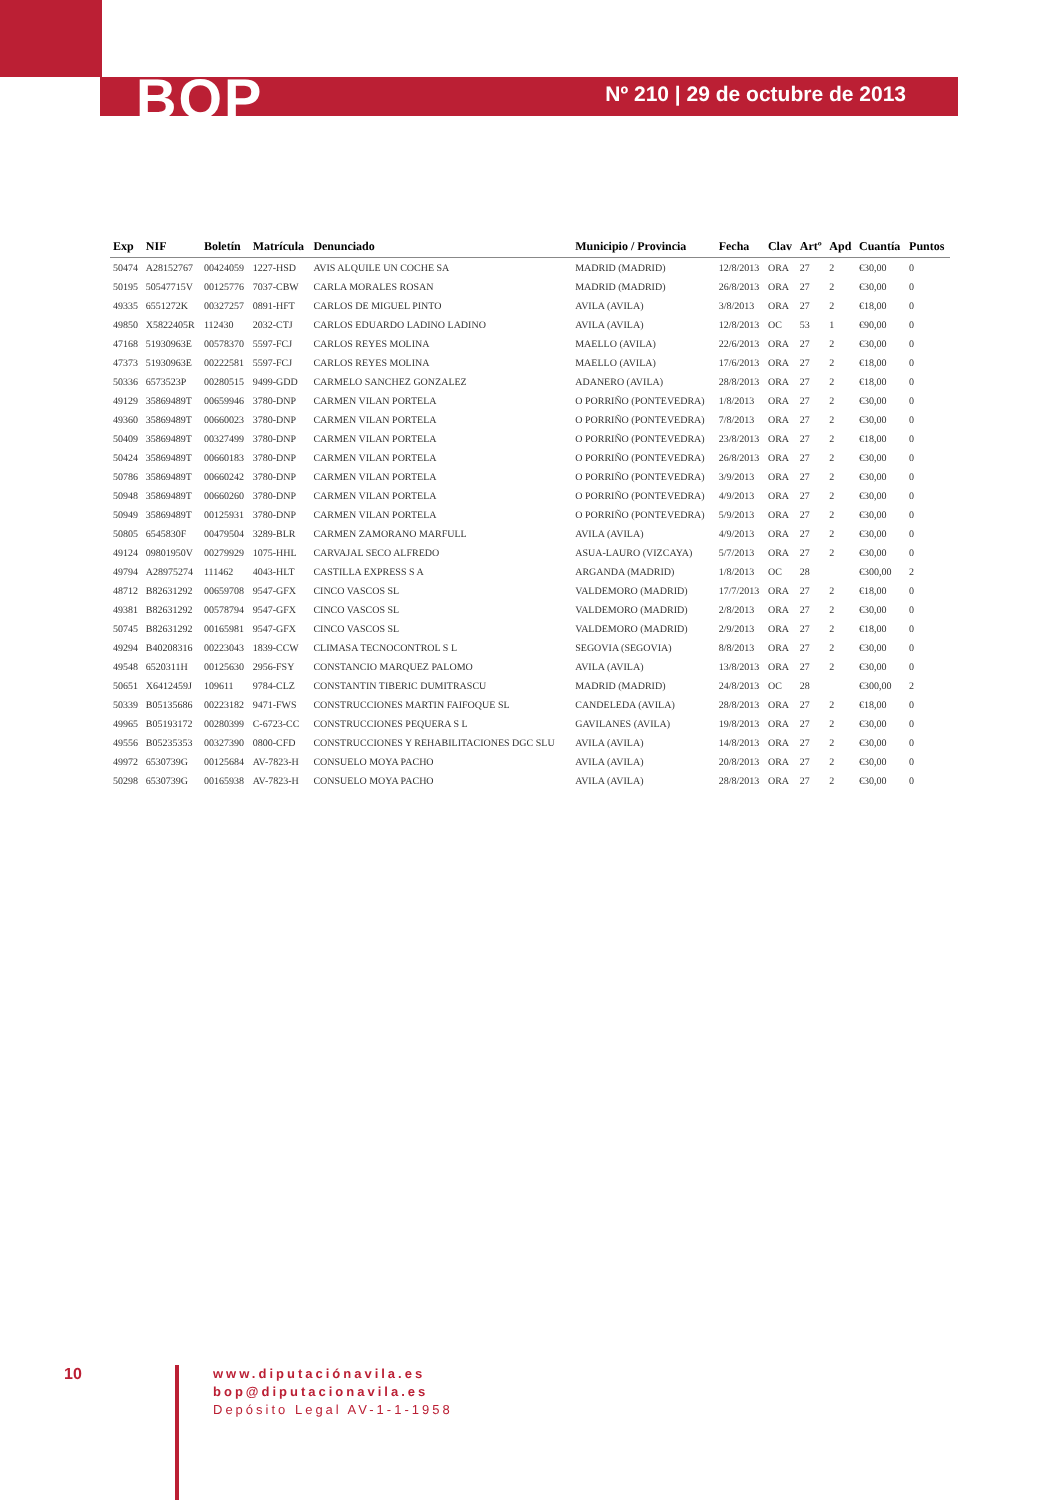BOP Nº 210 | 29 de octubre de 2013
| Exp | NIF | Boletín | Matrícula | Denunciado | Municipio / Provincia | Fecha | Clav | Artº | Apd | Cuantía | Puntos |
| --- | --- | --- | --- | --- | --- | --- | --- | --- | --- | --- | --- |
| 50474 | A28152767 | 00424059 | 1227-HSD | AVIS ALQUILE UN COCHE SA | MADRID (MADRID) | 12/8/2013 | ORA | 27 | 2 | €30,00 | 0 |
| 50195 | 50547715V | 00125776 | 7037-CBW | CARLA MORALES ROSAN | MADRID (MADRID) | 26/8/2013 | ORA | 27 | 2 | €30,00 | 0 |
| 49335 | 6551272K | 00327257 | 0891-HFT | CARLOS DE MIGUEL PINTO | AVILA (AVILA) | 3/8/2013 | ORA | 27 | 2 | €18,00 | 0 |
| 49850 | X5822405R | 112430 | 2032-CTJ | CARLOS EDUARDO LADINO LADINO | AVILA (AVILA) | 12/8/2013 | OC | 53 | 1 | €90,00 | 0 |
| 47168 | 51930963E | 00578370 | 5597-FCJ | CARLOS REYES MOLINA | MAELLO (AVILA) | 22/6/2013 | ORA | 27 | 2 | €30,00 | 0 |
| 47373 | 51930963E | 00222581 | 5597-FCJ | CARLOS REYES MOLINA | MAELLO (AVILA) | 17/6/2013 | ORA | 27 | 2 | €18,00 | 0 |
| 50336 | 6573523P | 00280515 | 9499-GDD | CARMELO SANCHEZ GONZALEZ | ADANERO (AVILA) | 28/8/2013 | ORA | 27 | 2 | €18,00 | 0 |
| 49129 | 35869489T | 00659946 | 3780-DNP | CARMEN VILAN PORTELA | O PORRIÑO (PONTEVEDRA) | 1/8/2013 | ORA | 27 | 2 | €30,00 | 0 |
| 49360 | 35869489T | 00660023 | 3780-DNP | CARMEN VILAN PORTELA | O PORRIÑO (PONTEVEDRA) | 7/8/2013 | ORA | 27 | 2 | €30,00 | 0 |
| 50409 | 35869489T | 00327499 | 3780-DNP | CARMEN VILAN PORTELA | O PORRIÑO (PONTEVEDRA) | 23/8/2013 | ORA | 27 | 2 | €18,00 | 0 |
| 50424 | 35869489T | 00660183 | 3780-DNP | CARMEN VILAN PORTELA | O PORRIÑO (PONTEVEDRA) | 26/8/2013 | ORA | 27 | 2 | €30,00 | 0 |
| 50786 | 35869489T | 00660242 | 3780-DNP | CARMEN VILAN PORTELA | O PORRIÑO (PONTEVEDRA) | 3/9/2013 | ORA | 27 | 2 | €30,00 | 0 |
| 50948 | 35869489T | 00660260 | 3780-DNP | CARMEN VILAN PORTELA | O PORRIÑO (PONTEVEDRA) | 4/9/2013 | ORA | 27 | 2 | €30,00 | 0 |
| 50949 | 35869489T | 00125931 | 3780-DNP | CARMEN VILAN PORTELA | O PORRIÑO (PONTEVEDRA) | 5/9/2013 | ORA | 27 | 2 | €30,00 | 0 |
| 50805 | 6545830F | 00479504 | 3289-BLR | CARMEN ZAMORANO MARFULL | AVILA (AVILA) | 4/9/2013 | ORA | 27 | 2 | €30,00 | 0 |
| 49124 | 09801950V | 00279929 | 1075-HHL | CARVAJAL SECO ALFREDO | ASUA-LAURO (VIZCAYA) | 5/7/2013 | ORA | 27 | 2 | €30,00 | 0 |
| 49794 | A28975274 | 111462 | 4043-HLT | CASTILLA EXPRESS S A | ARGANDA (MADRID) | 1/8/2013 | OC | 28 | | €300,00 | 2 |
| 48712 | B82631292 | 00659708 | 9547-GFX | CINCO VASCOS SL | VALDEMORO (MADRID) | 17/7/2013 | ORA | 27 | 2 | €18,00 | 0 |
| 49381 | B82631292 | 00578794 | 9547-GFX | CINCO VASCOS SL | VALDEMORO (MADRID) | 2/8/2013 | ORA | 27 | 2 | €30,00 | 0 |
| 50745 | B82631292 | 00165981 | 9547-GFX | CINCO VASCOS SL | VALDEMORO (MADRID) | 2/9/2013 | ORA | 27 | 2 | €18,00 | 0 |
| 49294 | B40208316 | 00223043 | 1839-CCW | CLIMASA TECNOCONTROL S L | SEGOVIA (SEGOVIA) | 8/8/2013 | ORA | 27 | 2 | €30,00 | 0 |
| 49548 | 6520311H | 00125630 | 2956-FSY | CONSTANCIO MARQUEZ PALOMO | AVILA (AVILA) | 13/8/2013 | ORA | 27 | 2 | €30,00 | 0 |
| 50651 | X6412459J | 109611 | 9784-CLZ | CONSTANTIN TIBERIC DUMITRASCU | MADRID (MADRID) | 24/8/2013 | OC | 28 | | €300,00 | 2 |
| 50339 | B05135686 | 00223182 | 9471-FWS | CONSTRUCCIONES MARTIN FAIFOQUE SL | CANDELEDA (AVILA) | 28/8/2013 | ORA | 27 | 2 | €18,00 | 0 |
| 49965 | B05193172 | 00280399 | C-6723-CC | CONSTRUCCIONES PEQUERA S L | GAVILANES (AVILA) | 19/8/2013 | ORA | 27 | 2 | €30,00 | 0 |
| 49556 | B05235353 | 00327390 | 0800-CFD | CONSTRUCCIONES Y REHABILITACIONES DGC SLU | AVILA (AVILA) | 14/8/2013 | ORA | 27 | 2 | €30,00 | 0 |
| 49972 | 6530739G | 00125684 | AV-7823-H | CONSUELO MOYA PACHO | AVILA (AVILA) | 20/8/2013 | ORA | 27 | 2 | €30,00 | 0 |
| 50298 | 6530739G | 00165938 | AV-7823-H | CONSUELO MOYA PACHO | AVILA (AVILA) | 28/8/2013 | ORA | 27 | 2 | €30,00 | 0 |
10
www.diputaciónavila.es
bop@diputacionavila.es
Depósito Legal AV-1-1-1958